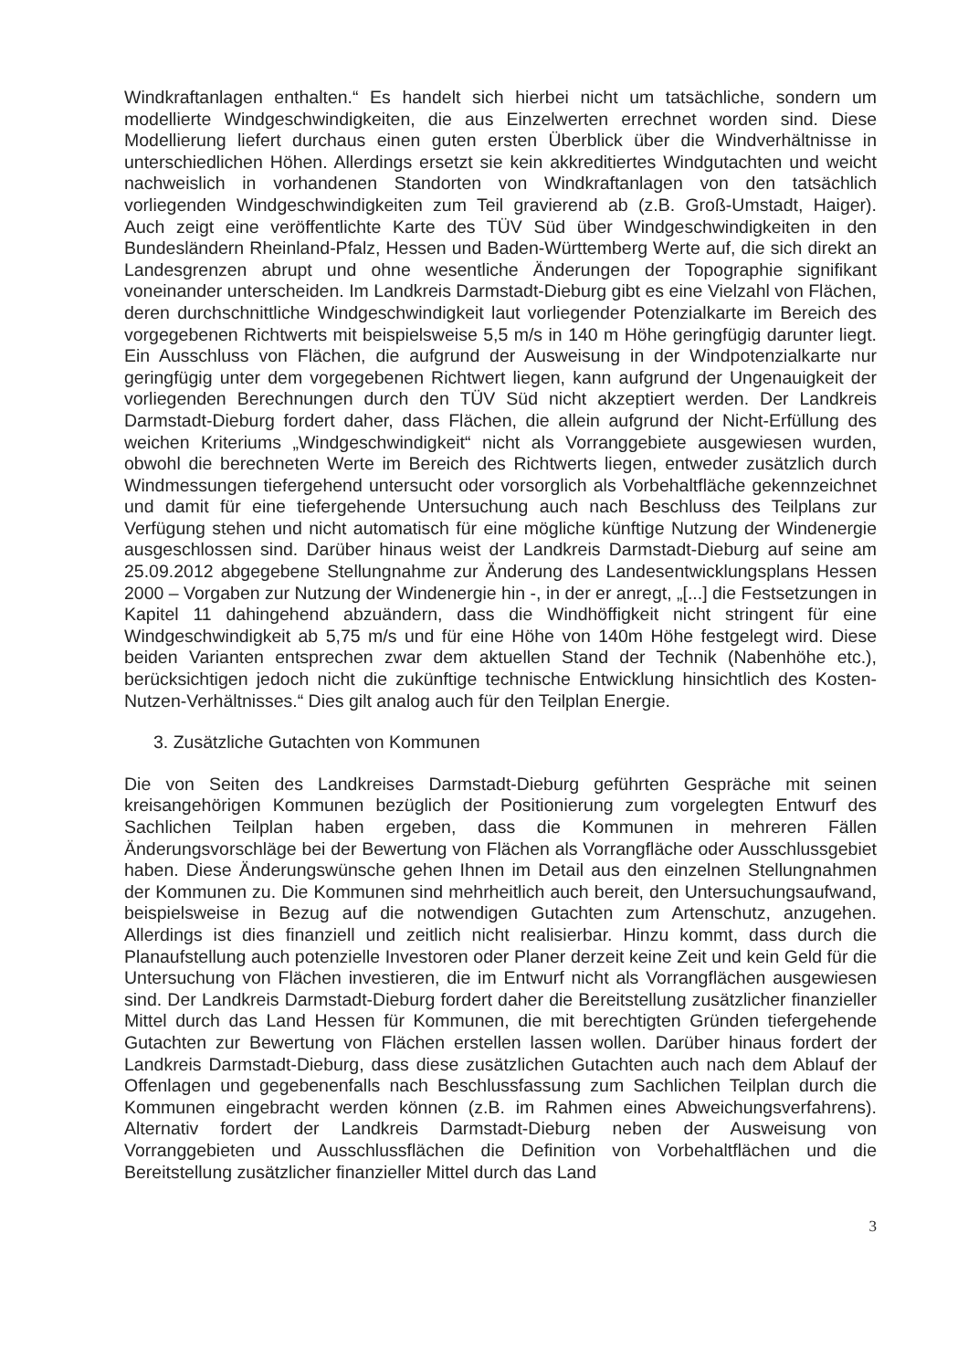Windkraftanlagen enthalten.“ Es handelt sich hierbei nicht um tatsächliche, sondern um modellierte Windgeschwindigkeiten, die aus Einzelwerten errechnet worden sind. Diese Modellierung liefert durchaus einen guten ersten Überblick über die Windverhältnisse in unterschiedlichen Höhen. Allerdings ersetzt sie kein akkreditiertes Windgutachten und weicht nachweislich in vorhandenen Standorten von Windkraftanlagen von den tatsächlich vorliegenden Windgeschwindigkeiten zum Teil gravierend ab (z.B. Groß-Umstadt, Haiger). Auch zeigt eine veröffentlichte Karte des TÜV Süd über Windgeschwindigkeiten in den Bundesländern Rheinland-Pfalz, Hessen und Baden-Württemberg Werte auf, die sich direkt an Landesgrenzen abrupt und ohne wesentliche Änderungen der Topographie signifikant voneinander unterscheiden. Im Landkreis Darmstadt-Dieburg gibt es eine Vielzahl von Flächen, deren durchschnittliche Windgeschwindigkeit laut vorliegender Potenzialkarte im Bereich des vorgegebenen Richtwerts mit beispielsweise 5,5 m/s in 140 m Höhe geringfügig darunter liegt. Ein Ausschluss von Flächen, die aufgrund der Ausweisung in der Windpotenzialkarte nur geringfügig unter dem vorgegebenen Richtwert liegen, kann aufgrund der Ungenauigkeit der vorliegenden Berechnungen durch den TÜV Süd nicht akzeptiert werden. Der Landkreis Darmstadt-Dieburg fordert daher, dass Flächen, die allein aufgrund der Nicht-Erfüllung des weichen Kriteriums „Windgeschwindigkeit“ nicht als Vorranggebiete ausgewiesen wurden, obwohl die berechneten Werte im Bereich des Richtwerts liegen, entweder zusätzlich durch Windmessungen tiefergehend untersucht oder vorsorglich als Vorbehaltfläche gekennzeichnet und damit für eine tiefergehende Untersuchung auch nach Beschluss des Teilplans zur Verfügung stehen und nicht automatisch für eine mögliche künftige Nutzung der Windenergie ausgeschlossen sind. Darüber hinaus weist der Landkreis Darmstadt-Dieburg auf seine am 25.09.2012 abgegebene Stellungnahme zur Änderung des Landesentwicklungsplans Hessen 2000 – Vorgaben zur Nutzung der Windenergie hin -, in der er anregt, „[...] die Festsetzungen in Kapitel 11 dahingehend abzuändern, dass die Windhöffigkeit nicht stringent für eine Windgeschwindigkeit ab 5,75 m/s und für eine Höhe von 140m Höhe festgelegt wird. Diese beiden Varianten entsprechen zwar dem aktuellen Stand der Technik (Nabenhöhe etc.), berücksichtigen jedoch nicht die zukünftige technische Entwicklung hinsichtlich des Kosten-Nutzen-Verhältnisses.“ Dies gilt analog auch für den Teilplan Energie.
3. Zusätzliche Gutachten von Kommunen
Die von Seiten des Landkreises Darmstadt-Dieburg geführten Gespräche mit seinen kreisangehörigen Kommunen bezüglich der Positionierung zum vorgelegten Entwurf des Sachlichen Teilplan haben ergeben, dass die Kommunen in mehreren Fällen Änderungsvorschläge bei der Bewertung von Flächen als Vorrangfläche oder Ausschlussgebiet haben. Diese Änderungswünsche gehen Ihnen im Detail aus den einzelnen Stellungnahmen der Kommunen zu. Die Kommunen sind mehrheitlich auch bereit, den Untersuchungsaufwand, beispielsweise in Bezug auf die notwendigen Gutachten zum Artenschutz, anzugehen. Allerdings ist dies finanziell und zeitlich nicht realisierbar. Hinzu kommt, dass durch die Planaufstellung auch potenzielle Investoren oder Planer derzeit keine Zeit und kein Geld für die Untersuchung von Flächen investieren, die im Entwurf nicht als Vorrangflächen ausgewiesen sind. Der Landkreis Darmstadt-Dieburg fordert daher die Bereitstellung zusätzlicher finanzieller Mittel durch das Land Hessen für Kommunen, die mit berechtigten Gründen tiefergehende Gutachten zur Bewertung von Flächen erstellen lassen wollen. Darüber hinaus fordert der Landkreis Darmstadt-Dieburg, dass diese zusätzlichen Gutachten auch nach dem Ablauf der Offenlagen und gegebenenfalls nach Beschlussfassung zum Sachlichen Teilplan durch die Kommunen eingebracht werden können (z.B. im Rahmen eines Abweichungsverfahrens). Alternativ fordert der Landkreis Darmstadt-Dieburg neben der Ausweisung von Vorranggebieten und Ausschlussflächen die Definition von Vorbehaltflächen und die Bereitstellung zusätzlicher finanzieller Mittel durch das Land
3